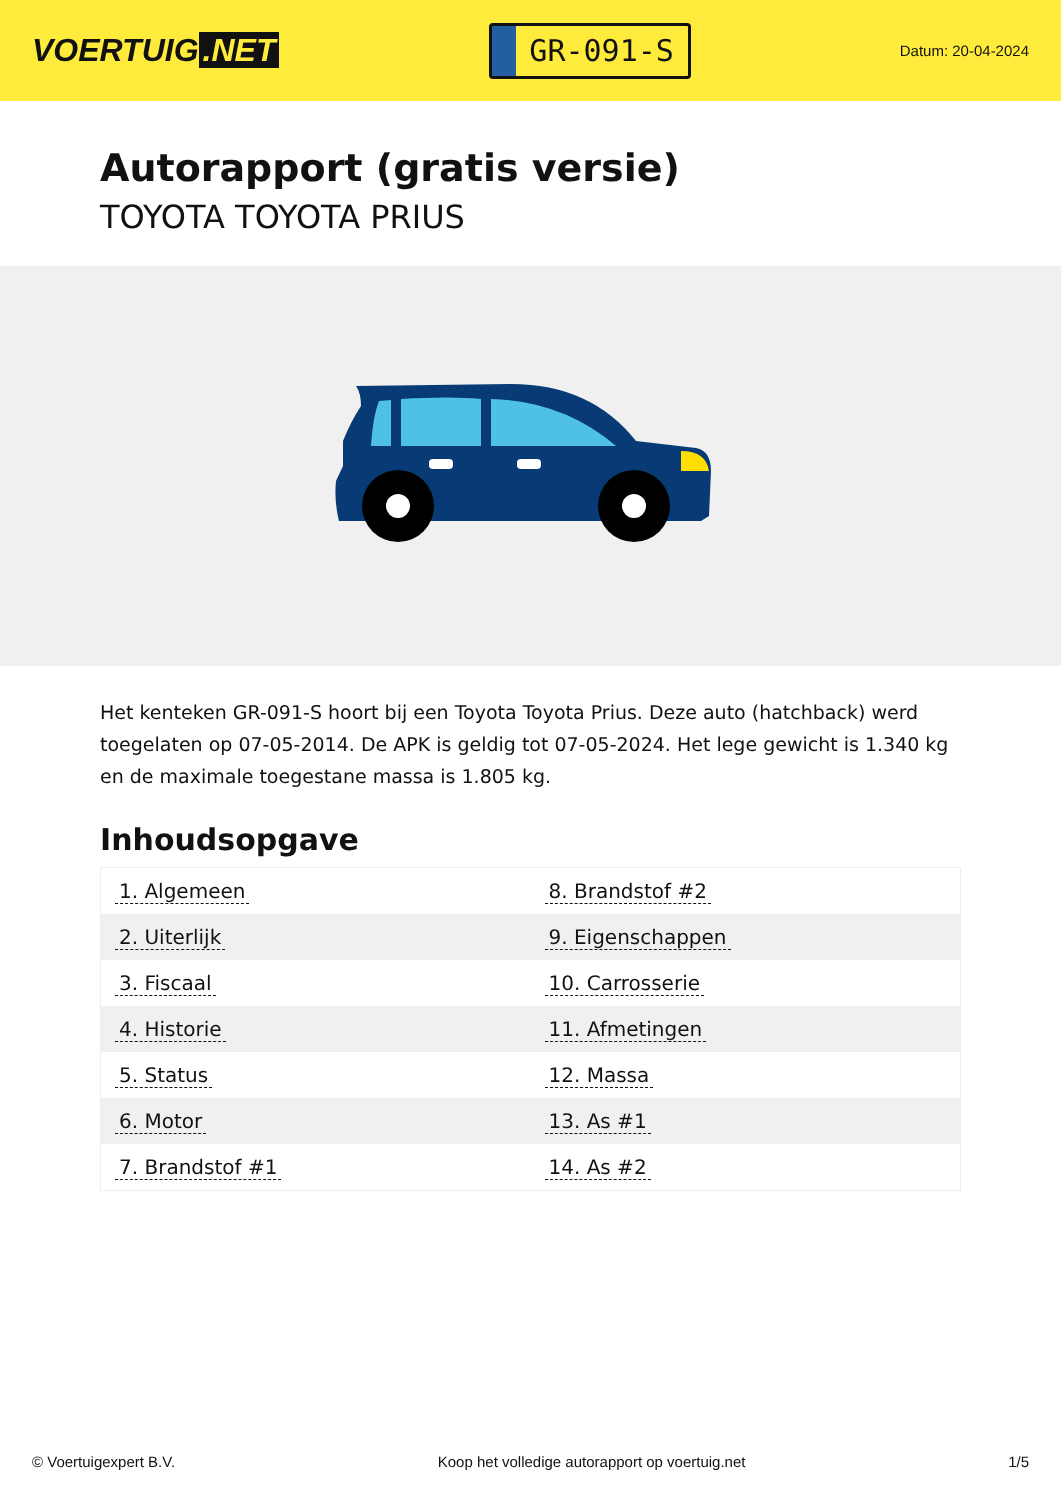VOERTUIG.NET
GR-091-S
Datum: 20-04-2024
Autorapport (gratis versie)
TOYOTA TOYOTA PRIUS
Het kenteken GR-091-S hoort bij een Toyota Toyota Prius. Deze auto (hatchback) werd toegelaten op 07-05-2014. De APK is geldig tot 07-05-2024. Het lege gewicht is 1.340 kg en de maximale toegestane massa is 1.805 kg.
Inhoudsopgave
| 1. Algemeen | 8. Brandstof #2 |
| 2. Uiterlijk | 9. Eigenschappen |
| 3. Fiscaal | 10. Carrosserie |
| 4. Historie | 11. Afmetingen |
| 5. Status | 12. Massa |
| 6. Motor | 13. As #1 |
| 7. Brandstof #1 | 14. As #2 |
© Voertuigexpert B.V. Koop het volledige autorapport op voertuig.net 1/5